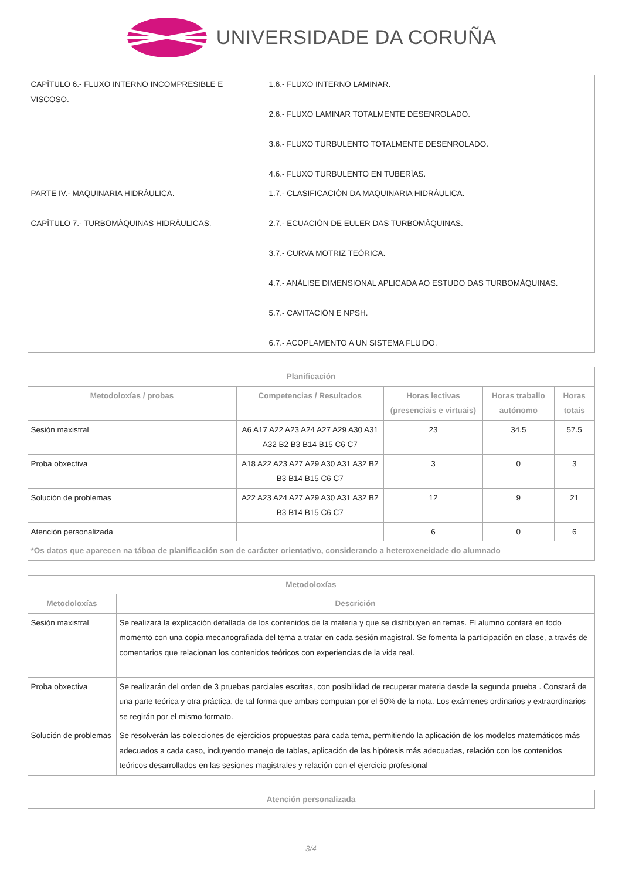UNIVERSIDADE DA CORUÑA
| CAPÍTULO 6.- FLUXO INTERNO INCOMPRESIBLE E VISCOSO. | 1.6.- FLUXO INTERNO LAMINAR. 2.6.- FLUXO LAMINAR TOTALMENTE DESENROLADO. 3.6.- FLUXO TURBULENTO TOTALMENTE DESENROLADO. 4.6.- FLUXO TURBULENTO EN TUBERÍAS. |
| PARTE IV.- MAQUINARIA HIDRÁULICA. CAPÍTULO 7.- TURBOMÁQUINAS HIDRÁULICAS. | 1.7.- CLASIFICACIÓN DA MAQUINARIA HIDRÁULICA. 2.7.- ECUACIÓN DE EULER DAS TURBOMÁQUINAS. 3.7.- CURVA MOTRIZ TEÓRICA. 4.7.- ANÁLISE DIMENSIONAL APLICADA AO ESTUDO DAS TURBOMÁQUINAS. 5.7.- CAVITACIÓN E NPSH. 6.7.- ACOPLAMENTO A UN SISTEMA FLUIDO. |
| Planificación | | | | |
| --- | --- | --- | --- | --- |
| Metodoloxías / probas | Competencias / Resultados | Horas lectivas (presenciais e virtuais) | Horas traballo autónomo | Horas totais |
| Sesión maxistral | A6 A17 A22 A23 A24 A27 A29 A30 A31 A32 B2 B3 B14 B15 C6 C7 | 23 | 34.5 | 57.5 |
| Proba obxectiva | A18 A22 A23 A27 A29 A30 A31 A32 B2 B3 B14 B15 C6 C7 | 3 | 0 | 3 |
| Solución de problemas | A22 A23 A24 A27 A29 A30 A31 A32 B2 B3 B14 B15 C6 C7 | 12 | 9 | 21 |
| Atención personalizada | | 6 | 0 | 6 |
| *Os datos que aparecen na táboa de planificación son de carácter orientativo, considerando a heteroxeneidade do alumnado | | | | |
| Metodoloxías | |
| --- | --- |
| Metodoloxías | Descrición |
| Sesión maxistral | Se realizará la explicación detallada de los contenidos de la materia y que se distribuyen en temas. El alumno contará en todo momento con una copia mecanografiada del tema a tratar en cada sesión magistral. Se fomenta la participación en clase, a través de comentarios que relacionan los contenidos teóricos con experiencias de la vida real. |
| Proba obxectiva | Se realizarán del orden de 3 pruebas parciales escritas, con posibilidad de recuperar materia desde la segunda prueba . Constará de una parte teórica y otra práctica, de tal forma que ambas computan por el 50% de la nota. Los exámenes ordinarios y extraordinarios se regirán por el mismo formato. |
| Solución de problemas | Se resolverán las colecciones de ejercicios propuestas para cada tema, permitiendo la aplicación de los modelos matemáticos más adecuados a cada caso, incluyendo manejo de tablas, aplicación de las hipótesis más adecuadas, relación con los contenidos teóricos desarrollados en las sesiones magistrales y relación con el ejercicio profesional |
| Atención personalizada |
| --- |
3/4